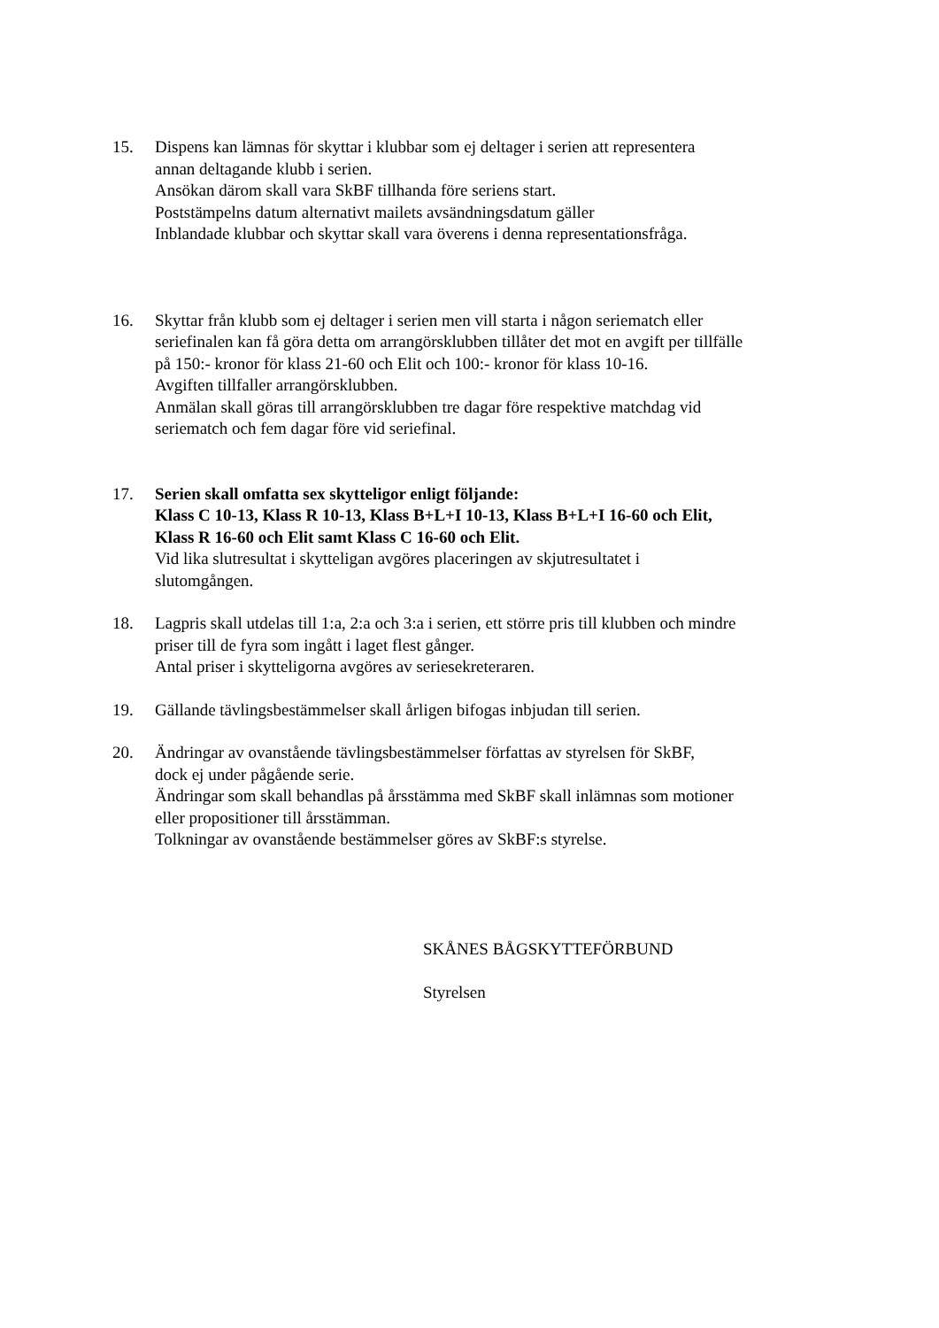15. Dispens kan lämnas för skyttar i klubbar som ej deltager i serien att representera
annan deltagande klubb i serien.
Ansökan därom skall vara SkBF tillhanda före seriens start.
Poststämpelns datum alternativt mailets avsändningsdatum gäller
Inblandade klubbar och skyttar skall vara överens i denna representationsfråga.
16. Skyttar från klubb som ej deltager i serien men vill starta i någon seriematch eller
seriefinalen kan få göra detta om arrangörsklubben tillåter det mot en avgift per tillfälle
på 150:- kronor för klass 21-60 och Elit och 100:- kronor för klass 10-16.
Avgiften tillfaller arrangörsklubben.
Anmälan skall göras till arrangörsklubben tre dagar före respektive matchdag vid
seriematch och fem dagar före vid seriefinal.
17. Serien skall omfatta sex skytteligor enligt följande:
Klass C 10-13, Klass R 10-13, Klass B+L+I 10-13, Klass B+L+I 16-60 och Elit,
Klass R 16-60 och Elit samt Klass C 16-60 och Elit.
Vid lika slutresultat i skytteligan avgöres placeringen av skjutresultatet i
slutomgången.
18. Lagpris skall utdelas till 1:a, 2:a och 3:a i serien, ett större pris till klubben och mindre
priser till de fyra som ingått i laget flest gånger.
Antal priser i skytteligorna avgöres av seriesekreteraren.
19. Gällande tävlingsbestämmelser skall årligen bifogas inbjudan till serien.
20. Ändringar av ovanstående tävlingsbestämmelser författas av styrelsen för SkBF,
dock ej under pågående serie.
Ändringar som skall behandlas på årsstämma med SkBF skall inlämnas som motioner
eller propositioner till årsstämman.
Tolkningar av ovanstående bestämmelser göres av SkBF:s styrelse.
SKÅNES BÅGSKYTTEFÖRBUND
Styrelsen